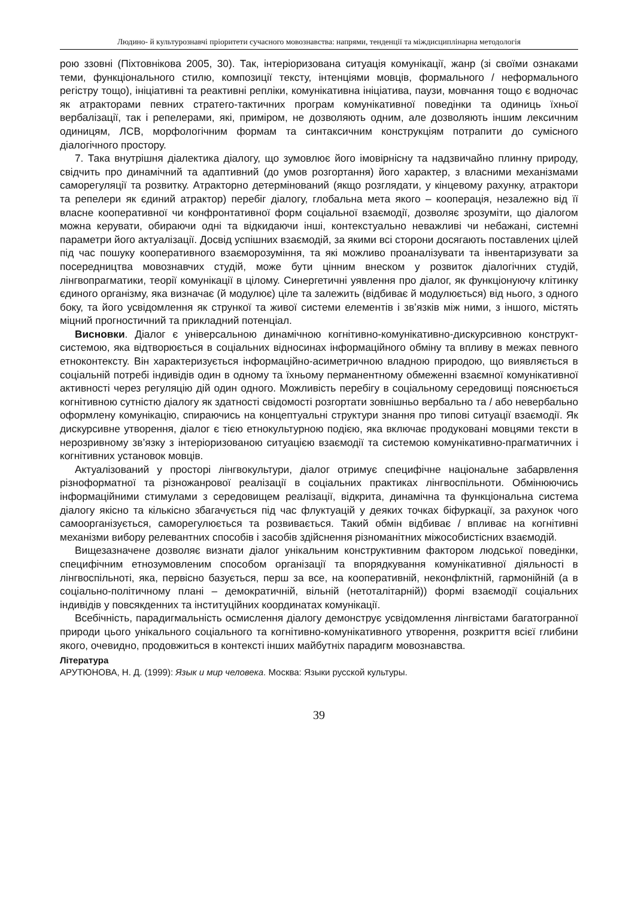Людино- й культурознавчі пріоритети сучасного мовознавства: напрями, тенденції та міждисциплінарна методологія
рою ззовні (Піхтовнікова 2005, 30). Так, інтеріоризована ситуація комунікації, жанр (зі своїми ознаками теми, функціонального стилю, композиції тексту, інтенціями мовців, формального / неформального регістру тощо), ініціативні та реактивні репліки, комунікативна ініціатива, паузи, мовчання тощо є водночас як атракторами певних стратего-тактичних програм комунікативної поведінки та одиниць їхньої вербалізації, так і репелерами, які, приміром, не дозволяють одним, але дозволяють іншим лексичним одиницям, ЛСВ, морфологічним формам та синтаксичним конструкціям потрапити до сумісного діалогічного простору.
7. Така внутрішня діалектика діалогу, що зумовлює його імовірнісну та надзвичайно плинну природу, свідчить про динамічний та адаптивний (до умов розгортання) його характер, з власними механізмами саморегуляції та розвитку. Атракторно детермінований (якщо розглядати, у кінцевому рахунку, атрактори та репелери як єдиний атрактор) перебіг діалогу, глобальна мета якого – кооперація, незалежно від її власне кооперативної чи конфронтативної форм соціальної взаємодії, дозволяє зрозуміти, що діалогом можна керувати, обираючи одні та відкидаючи інші, контекстуально неважливі чи небажані, системні параметри його актуалізації. Досвід успішних взаємодій, за якими всі сторони досягають поставлених цілей під час пошуку кооперативного взаєморозуміння, та які можливо проаналізувати та інвентаризувати за посередництва мовознавчих студій, може бути цінним внеском у розвиток діалогічних студій, лінгвопрагматики, теорії комунікації в цілому. Синергетичні уявлення про діалог, як функціонуючу клітинку єдиного організму, яка визначає (й модулює) ціле та залежить (відбиває й модулюється) від нього, з одного боку, та його усвідомлення як стрункої та живої системи елементів і зв’язків між ними, з іншого, містять міцний прогностичний та прикладний потенціал.
Висновки. Діалог є універсальною динамічною когнітивно-комунікативно-дискурсивною конструкт-системою, яка відтворюється в соціальних відносинах інформаційного обміну та впливу в межах певного етноконтексту. Він характеризується інформаційно-асиметричною владною природою, що виявляється в соціальній потребі індивідів один в одному та їхньому перманентному обмеженні взаємної комунікативної активності через регуляцію дій один одного. Можливість перебігу в соціальному середовищі пояснюється когнітивною сутністю діалогу як здатності свідомості розгортати зовнішньо вербально та / або невербально оформлену комунікацію, спираючись на концептуальні структури знання про типові ситуації взаємодії. Як дискурсивне утворення, діалог є тією етнокультурною подією, яка включає продуковані мовцями тексти в нерозривному зв’язку з інтеріоризованою ситуацією взаємодії та системою комунікативно-прагматичних і когнітивних установок мовців.
Актуалізований у просторі лінгвокультури, діалог отримує специфічне національне забарвлення різноформатної та різножанрової реалізації в соціальних практиках лінгвоспільноти. Обмінюючись інформаційними стимулами з середовищем реалізації, відкрита, динамічна та функціональна система діалогу якісно та кількісно збагачується під час флуктуацій у деяких точках біфуркації, за рахунок чого самоорганізується, саморегулюється та розвивається. Такий обмін відбиває / впливає на когнітивні механізми вибору релевантних способів і засобів здійснення різноманітних міжособистісних взаємодій.
Вищезазначене дозволяє визнати діалог унікальним конструктивним фактором людської поведінки, специфічним етнозумовленим способом організації та впорядкування комунікативної діяльності в лінгвоспільноті, яка, первісно базується, перш за все, на кооперативній, неконфліктній, гармонійній (а в соціально-політичному плані – демократичній, вільній (нетоталітарній)) формі взаємодії соціальних індивідів у повсякденних та інституційних координатах комунікації.
Всебічність, парадигмальність осмислення діалогу демонструє усвідомлення лінгвістами багатогранної природи цього унікального соціального та когнітивно-комунікативного утворення, розкриття всієї глибини якого, очевидно, продовжиться в контексті інших майбутніх парадигм мовознавства.
Література
АРУТЮНОВА, Н. Д. (1999): Язык и мир человека. Москва: Языки русской культуры.
39